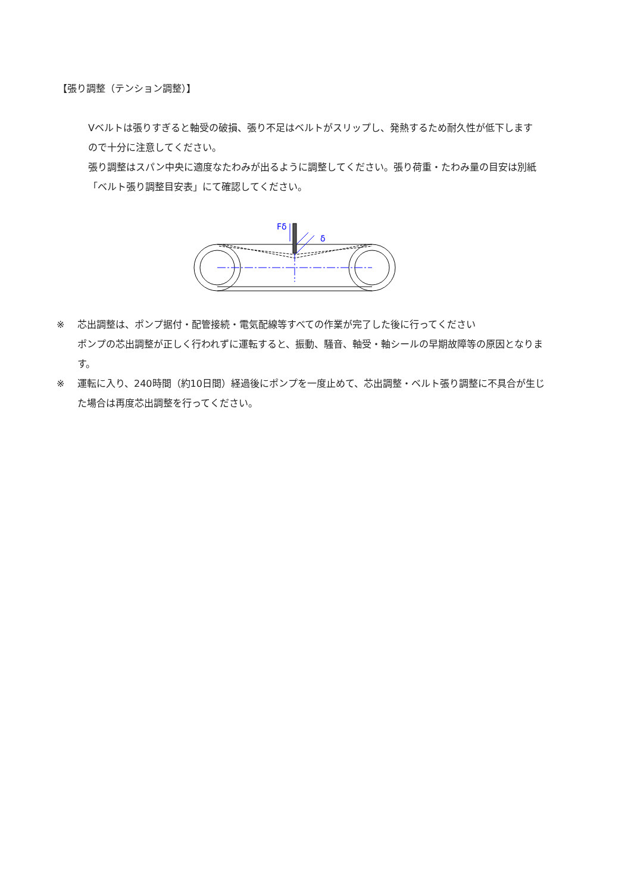【張り調整（テンション調整）】
Vベルトは張りすぎると軸受の破損、張り不足はベルトがスリップし、発熱するため耐久性が低下しますので十分に注意してください。
張り調整はスパン中央に適度なたわみが出るように調整してください。張り荷重・たわみ量の目安は別紙「ベルト張り調整目安表」にて確認してください。
Fδ
δ
※ 芯出調整は、ポンプ据付・配管接続・電気配線等すべての作業が完了した後に行ってください
ポンプの芯出調整が正しく行われずに運転すると、振動、騒音、軸受・軸シールの早期故障等の原因となります。
※ 運転に入り、240時間（約10日間）経過後にポンプを一度止めて、芯出調整・ベルト張り調整に不具合が生じた場合は再度芯出調整を行ってください。